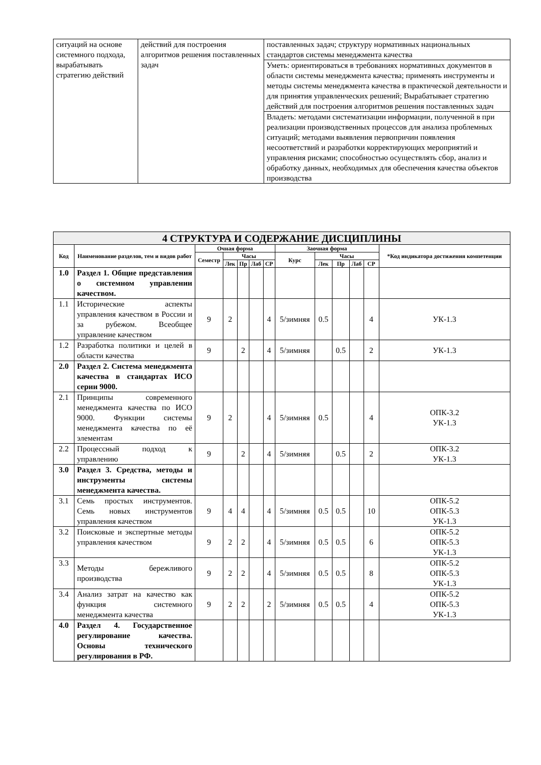| ситуаций на основе системного подхода, вырабатывать стратегию действий | действий для построения алгоритмов решения поставленных задач | поставленных задач; структуру нормативных национальных стандартов системы менеджмента качества |
| | | Уметь: ориентироваться в требованиях нормативных документов в области системы менеджмента качества; применять инструменты и методы системы менеджмента качества в практической деятельности и для принятия управленческих решений; Вырабатывает стратегию действий для построения алгоритмов решения поставленных задач |
| | | Владеть: методами систематизации информации, полученной в при реализации производственных процессов для анализа проблемных ситуаций; методами выявления первопричин появления несоответствий и разработки корректирующих мероприятий и управления рисками; способностью осуществлять сбор, анализ и обработку данных, необходимых для обеспечения качества объектов производства |
| 4 СТРУКТУРА И СОДЕРЖАНИЕ ДИСЦИПЛИНЫ | | | | | | | | | | | | |
| --- | --- | --- | --- | --- | --- | --- | --- | --- | --- | --- | --- | --- |
| Код | Наименование разделов, тем и видов работ | Очная форма | | | | | Заочная форма | | | | | *Код индикатора достижения компетенции |
| | | Семестр | Часы | | | | Курс | Часы | | | | |
| | | | Лек | Пр | Лаб | СР | | Лек | Пр | Лаб | СР | |
| 1.0 | Раздел 1. Общие представления о системном управлении качеством. | | | | | | | | | | | |
| 1.1 | Исторические аспекты управления качеством в России и за рубежом. Всеобщее управление качеством | 9 | 2 | | | 4 | 5/зимняя | 0.5 | | | 4 | УК-1.3 |
| 1.2 | Разработка политики и целей в области качества | 9 | | 2 | | 4 | 5/зимняя | | 0.5 | | 2 | УК-1.3 |
| 2.0 | Раздел 2. Система менеджмента качества в стандартах ИСО серии 9000. | | | | | | | | | | | |
| 2.1 | Принципы современного менеджмента качества по ИСО 9000. Функции системы менеджмента качества по её элементам | 9 | 2 | | | 4 | 5/зимняя | 0.5 | | | 4 | ОПК-3.2 УК-1.3 |
| 2.2 | Процессный подход к управлению | 9 | | 2 | | 4 | 5/зимняя | | 0.5 | | 2 | ОПК-3.2 УК-1.3 |
| 3.0 | Раздел 3. Средства, методы и инструменты системы менеджмента качества. | | | | | | | | | | | |
| 3.1 | Семь простых инструментов. Семь новых инструментов управления качеством | 9 | 4 | 4 | | 4 | 5/зимняя | 0.5 | 0.5 | | 10 | ОПК-5.2 ОПК-5.3 УК-1.3 |
| 3.2 | Поисковые и экспертные методы управления качеством | 9 | 2 | 2 | | 4 | 5/зимняя | 0.5 | 0.5 | | 6 | ОПК-5.2 ОПК-5.3 УК-1.3 |
| 3.3 | Методы бережливого производства | 9 | 2 | 2 | | 4 | 5/зимняя | 0.5 | 0.5 | | 8 | ОПК-5.2 ОПК-5.3 УК-1.3 |
| 3.4 | Анализ затрат на качество как функция системного менеджмента качества | 9 | 2 | 2 | | 2 | 5/зимняя | 0.5 | 0.5 | | 4 | ОПК-5.2 ОПК-5.3 УК-1.3 |
| 4.0 | Раздел 4. Государственное регулирование качества. Основы технического регулирования в РФ. | | | | | | | | | | | |